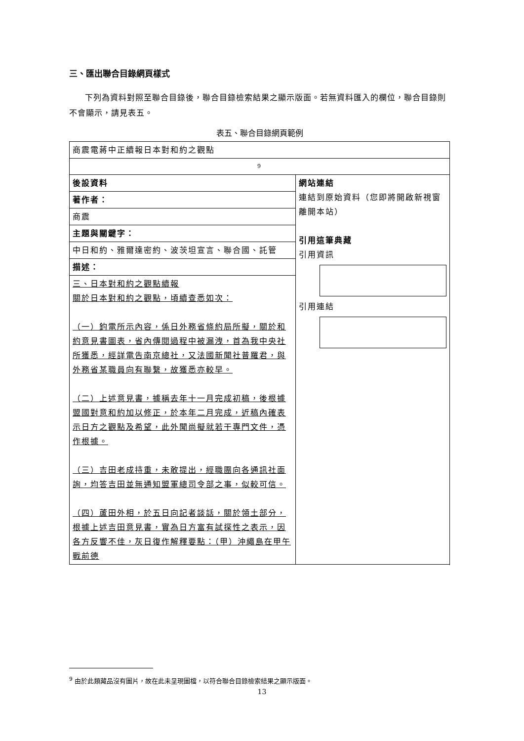三、匯出聯合目錄網頁樣式
下列為資料對照至聯合目錄後，聯合目錄檢索結果之顯示版面。若無資料匯入的欄位，聯合目錄則不會顯示，請見表五。
表五、聯合目錄網頁範例
| 商震電蔣中正續報日本對和約之觀點 | |
| 9 | |
| 後設資料 | 網站連結 連結到原始資料（您即將開啟新視窗離開本站） 引用這筆典藏 引用資訊 引用連結 |
| 著作者： | |
| 商震 | |
| 主題與關鍵字： | |
| 中日和約、雅爾達密約、波茨坦宣言、聯合國、託管 | |
| 描述： | |
| 三、日本對和約之觀點續報 關於日本對和約之觀點，頃續查悉如次： （一）鈞電所示內容，係日外務省條約局所擬，關於和約意見書圖表，省內傳閱過程中被漏洩，首為我中央社所獲悉，經詳電告南京總社，又法國新聞社普羅君，與外務省某職員向有聯繫，故獲悉亦較早。 （二）上述意見書，據稱去年十一月完成初稿，後根據盟國對意和約加以修正，於本年二月完成，近稿內確表示日方之觀點及希望，此外聞尚擬就若干專門文件，憑作根據。 （三）吉田老成持重，未敢提出，經職團向各通訊社面詢，均答吉田並無通知盟軍總司令部之事，似較可信。 （四）蘆田外相，於五日向記者談話，關於領土部分，根據上述吉田意見書，實為日方富有試探性之表示，因各方反響不佳，灰日復作解釋要點：（甲）沖繩島在甲午戰前德 | |
<sup>9</sup> 由於此類藏品沒有圖片，故在此未呈現圖檔，以符合聯合目錄檢索結果之顯示版面。
13